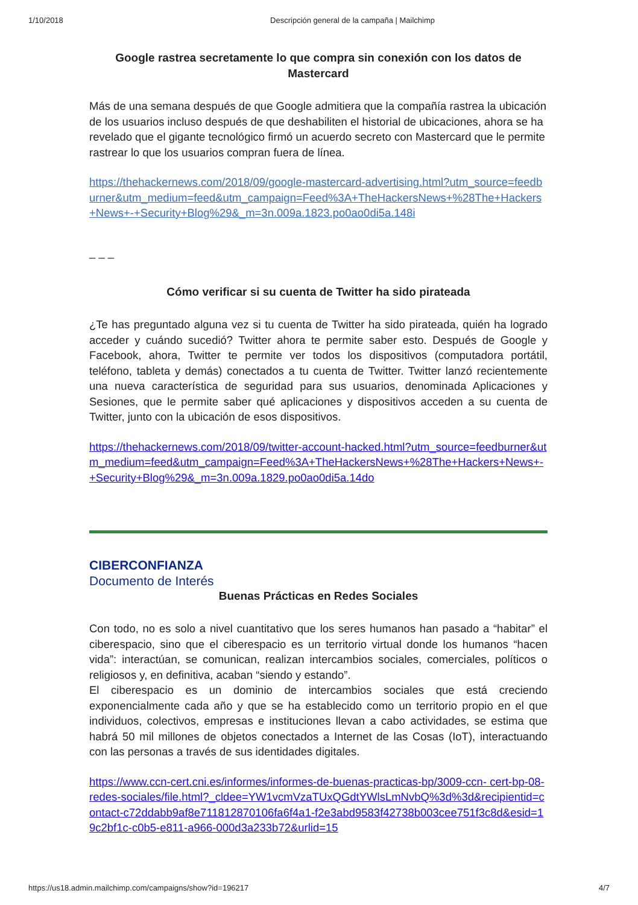1/10/2018 Descripción general de la campaña | Mailchimp
Google rastrea secretamente lo que compra sin conexión con los datos de Mastercard
Más de una semana después de que Google admitiera que la compañía rastrea la ubicación de los usuarios incluso después de que deshabiliten el historial de ubicaciones, ahora se ha revelado que el gigante tecnológico firmó un acuerdo secreto con Mastercard que le permite rastrear lo que los usuarios compran fuera de línea.
https://thehackernews.com/2018/09/google-mastercard-advertising.html?utm_source=feedburner&utm_medium=feed&utm_campaign=Feed%3A+TheHackersNews+%28The+Hackers+News+-+Security+Blog%29&_m=3n.009a.1823.po0ao0di5a.148i
_ _ _
Cómo verificar si su cuenta de Twitter ha sido pirateada
¿Te has preguntado alguna vez si tu cuenta de Twitter ha sido pirateada, quién ha logrado acceder y cuándo sucedió? Twitter ahora te permite saber esto. Después de Google y Facebook, ahora, Twitter te permite ver todos los dispositivos (computadora portátil, teléfono, tableta y demás) conectados a tu cuenta de Twitter. Twitter lanzó recientemente una nueva característica de seguridad para sus usuarios, denominada Aplicaciones y Sesiones, que le permite saber qué aplicaciones y dispositivos acceden a su cuenta de Twitter, junto con la ubicación de esos dispositivos.
https://thehackernews.com/2018/09/twitter-account-hacked.html?utm_source=feedburner&utm_medium=feed&utm_campaign=Feed%3A+TheHackersNews+%28The+Hackers+News+-+Security+Blog%29&_m=3n.009a.1829.po0ao0di5a.14do
CIBERCONFIANZA
Documento de Interés
Buenas Prácticas en Redes Sociales
Con todo, no es solo a nivel cuantitativo que los seres humanos han pasado a “habitar” el ciberespacio, sino que el ciberespacio es un territorio virtual donde los humanos “hacen vida”: interactúan, se comunican, realizan intercambios sociales, comerciales, políticos o religiosos y, en definitiva, acaban “siendo y estando”.
El ciberespacio es un dominio de intercambios sociales que está creciendo exponencialmente cada año y que se ha establecido como un territorio propio en el que individuos, colectivos, empresas e instituciones llevan a cabo actividades, se estima que habrá 50 mil millones de objetos conectados a Internet de las Cosas (IoT), interactuando con las personas a través de sus identidades digitales.
https://www.ccn-cert.cni.es/informes/informes-de-buenas-practicas-bp/3009-ccn- cert-bp-08-redes-sociales/file.html?_cldee=YW1vcmVzaTUxQGdtYWlsLmNvbQ%3d%3d&recipientid=contact-c72ddabb9af8e711812870106fa6f4a1-f2e3abd9583f42738b003cee751f3c8d&esid=19c2bf1c-c0b5-e811-a966-000d3a233b72&urlid=15
https://us18.admin.mailchimp.com/campaigns/show?id=196217 4/7